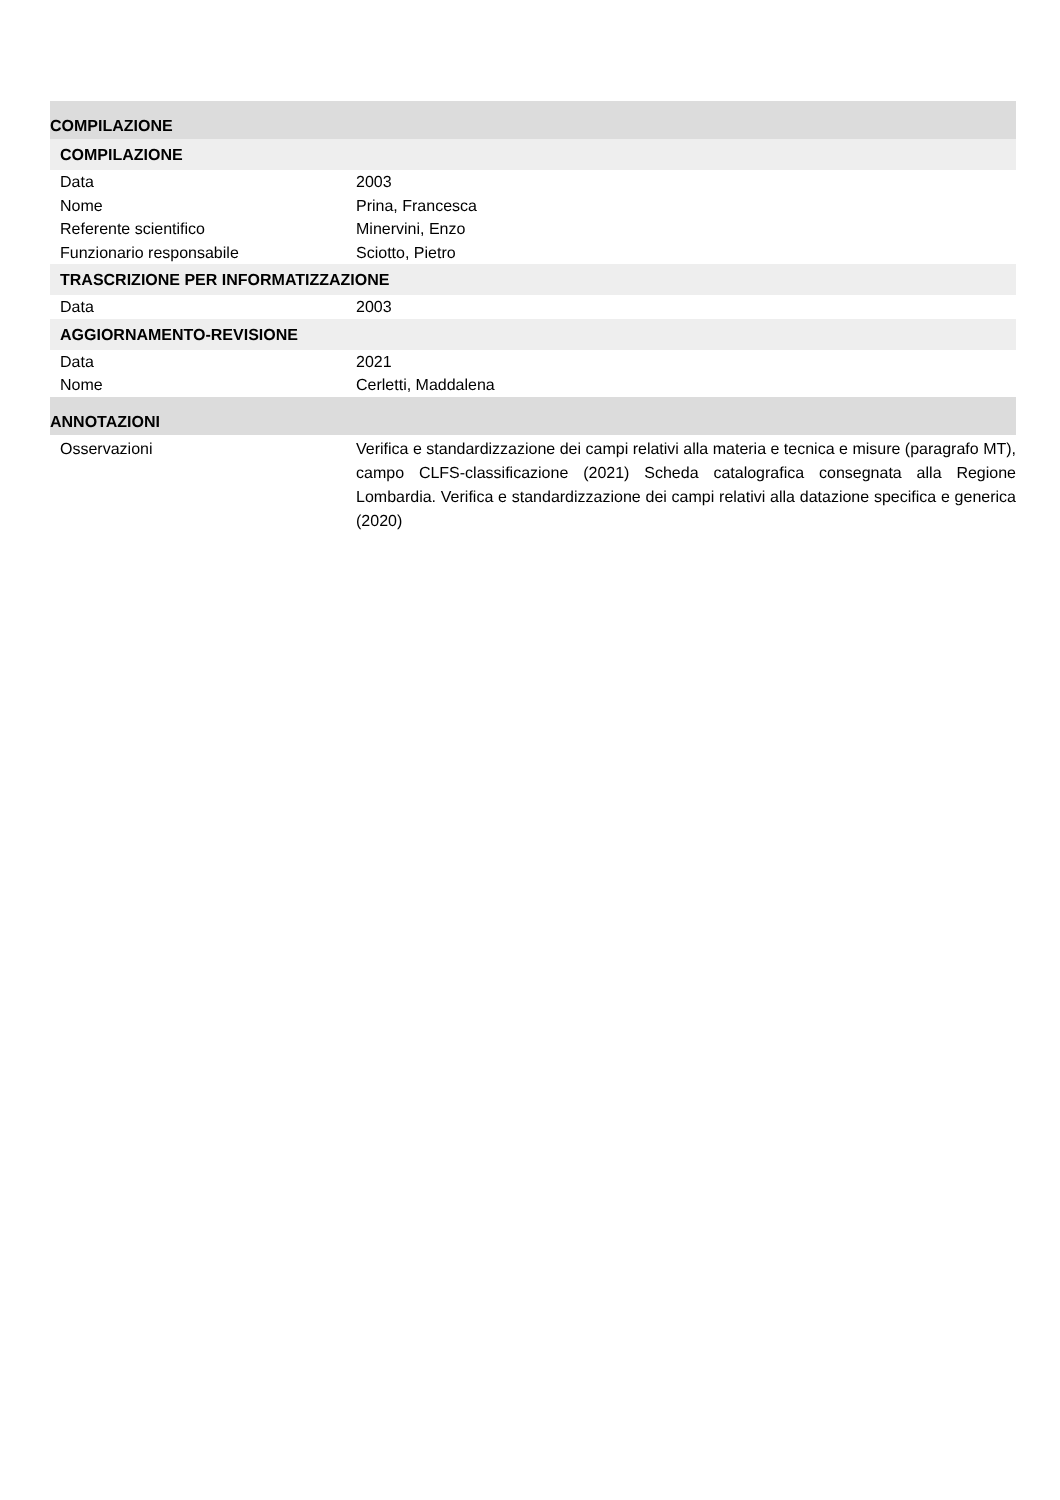COMPILAZIONE
COMPILAZIONE
Data 2003
Nome Prina, Francesca
Referente scientifico Minervini, Enzo
Funzionario responsabile Sciotto, Pietro
TRASCRIZIONE PER INFORMATIZZAZIONE
Data 2003
AGGIORNAMENTO-REVISIONE
Data 2021
Nome Cerletti, Maddalena
ANNOTAZIONI
Osservazioni Verifica e standardizzazione dei campi relativi alla materia e tecnica e misure (paragrafo MT), campo CLFS-classificazione (2021) Scheda catalografica consegnata alla Regione Lombardia. Verifica e standardizzazione dei campi relativi alla datazione specifica e generica (2020)